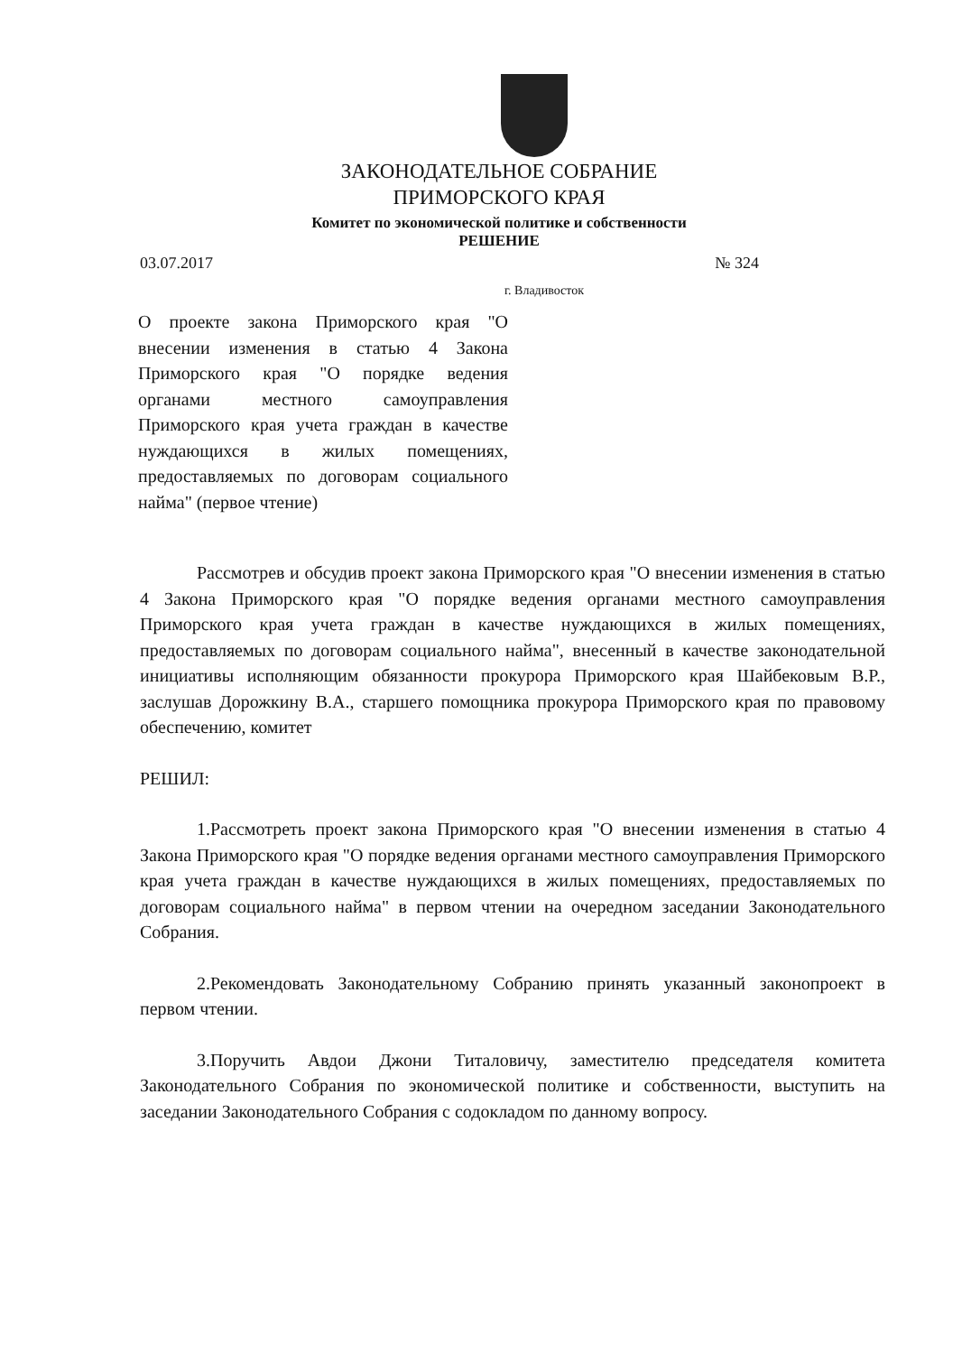ЗАКОНОДАТЕЛЬНОЕ СОБРАНИЕ
ПРИМОРСКОГО КРАЯ
Комитет по экономической политике и собственности
РЕШЕНИЕ
03.07.2017 № 324
г. Владивосток
О проекте закона Приморского края "О внесении изменения в статью 4 Закона Приморского края "О порядке ведения органами местного самоуправления Приморского края учета граждан в качестве нуждающихся в жилых помещениях, предоставляемых по договорам социального найма" (первое чтение)
Рассмотрев и обсудив проект закона Приморского края "О внесении изменения в статью 4 Закона Приморского края "О порядке ведения органами местного самоуправления Приморского края учета граждан в качестве нуждающихся в жилых помещениях, предоставляемых по договорам социального найма", внесенный в качестве законодательной инициативы исполняющим обязанности прокурора Приморского края Шайбековым В.Р., заслушав Дорожкину В.А., старшего помощника прокурора Приморского края по правовому обеспечению, комитет
РЕШИЛ:
1.Рассмотреть проект закона Приморского края "О внесении изменения в статью 4 Закона Приморского края "О порядке ведения органами местного самоуправления Приморского края учета граждан в качестве нуждающихся в жилых помещениях, предоставляемых по договорам социального найма" в первом чтении на очередном заседании Законодательного Собрания.
2.Рекомендовать Законодательному Собранию принять указанный законопроект в первом чтении.
3.Поручить Авдои Джони Титаловичу, заместителю председателя комитета Законодательного Собрания по экономической политике и собственности, выступить на заседании Законодательного Собрания с содокладом по данному вопросу.